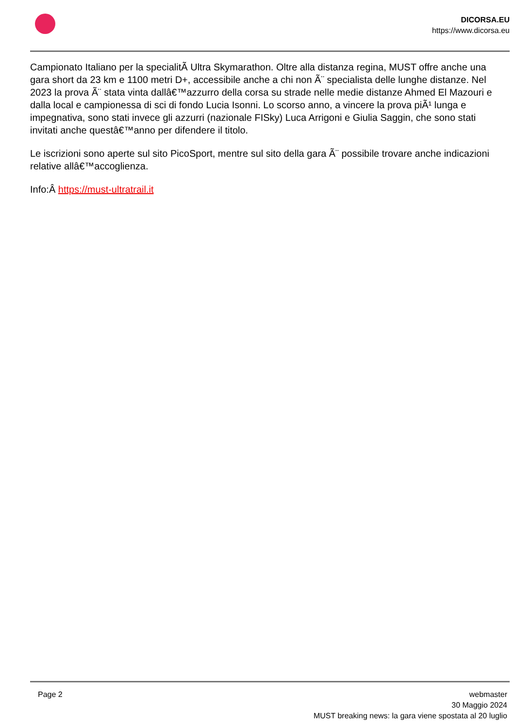DICORSA.EU
https://www.dicorsa.eu
Campionato Italiano per la specialitÃ Ultra Skymarathon. Oltre alla distanza regina, MUST offre anche una gara short da 23 km e 1100 metri D+, accessibile anche a chi non Ã¨ specialista delle lunghe distanze. Nel 2023 la prova Ã¨ stata vinta dallâ€™azzurro della corsa su strade nelle medie distanze Ahmed El Mazouri e dalla local e campionessa di sci di fondo Lucia Isonni. Lo scorso anno, a vincere la prova piÃ¹ lunga e impegnativa, sono stati invece gli azzurri (nazionale FISky) Luca Arrigoni e Giulia Saggin, che sono stati invitati anche questâ€™anno per difendere il titolo.
Le iscrizioni sono aperte sul sito PicoSport, mentre sul sito della gara Ã¨ possibile trovare anche indicazioni relative allâ€™accoglienza.
Info:Â https://must-ultratrail.it
Page 2 webmaster
30 Maggio 2024
MUST breaking news: la gara viene spostata al 20 luglio